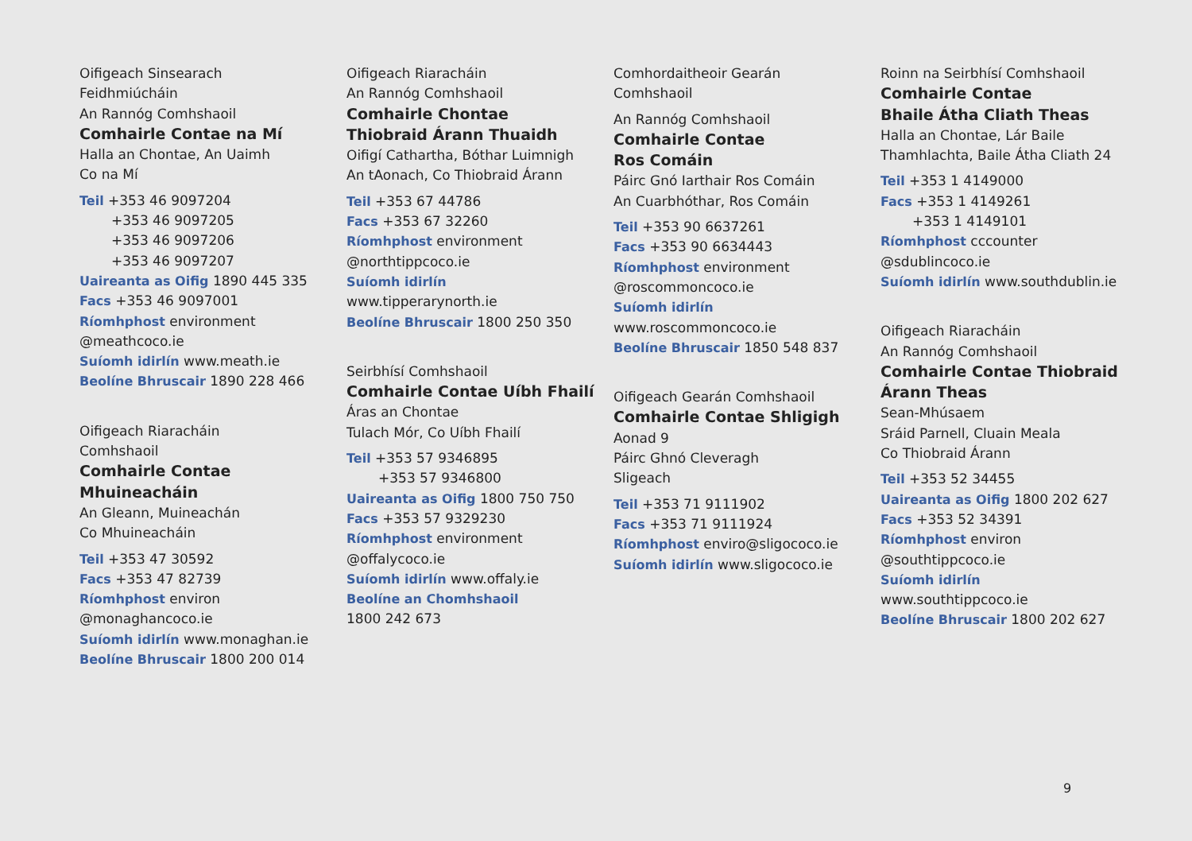Oifigeach Sinsearach
Feidhmiúcháin
An Rannóg Comhshaoil
Comhairle Contae na Mí
Halla an Chontae, An Uaimh
Co na Mí
Teil +353 46 9097204
+353 46 9097205
+353 46 9097206
+353 46 9097207
Uaireanta as Oifig 1890 445 335
Facs +353 46 9097001
Ríomhphost environment
@meathcoco.ie
Suíomh idirlín www.meath.ie
Beolíne Bhruscair 1890 228 466
Oifigeach Riaracháin
Comhshaoil
Comhairle Contae
Mhuineacháin
An Gleann, Muineachán
Co Mhuineacháin
Teil +353 47 30592
Facs +353 47 82739
Ríomhphost environ
@monaghancoco.ie
Suíomh idirlín www.monaghan.ie
Beolíne Bhruscair 1800 200 014
Oifigeach Riaracháin
An Rannóg Comhshaoil
Comhairle Chontae
Thiobraid Árann Thuaidh
Oifigí Cathartha, Bóthar Luimnigh
An tAonach, Co Thiobraid Árann
Teil +353 67 44786
Facs +353 67 32260
Ríomhphost environment
@northtippcoco.ie
Suíomh idirlín
www.tipperarynorth.ie
Beolíne Bhruscair 1800 250 350
Seirbhísí Comhshaoil
Comhairle Contae Uíbh Fhailí
Áras an Chontae
Tulach Mór, Co Uíbh Fhailí
Teil +353 57 9346895
+353 57 9346800
Uaireanta as Oifig 1800 750 750
Facs +353 57 9329230
Ríomhphost environment
@offalycoco.ie
Suíomh idirlín www.offaly.ie
Beolíne an Chomhshaoil
1800 242 673
Comhordaitheoir Gearán
Comhshaoil
An Rannóg Comhshaoil
Comhairle Contae
Ros Comáin
Páirc Gnó Iarthair Ros Comáin
An Cuarbhóthar, Ros Comáin
Teil +353 90 6637261
Facs +353 90 6634443
Ríomhphost environment
@roscommoncoco.ie
Suíomh idirlín
www.roscommoncoco.ie
Beolíne Bhruscair 1850 548 837
Oifigeach Gearán Comhshaoil
Comhairle Contae Shligigh
Aonad 9
Páirc Ghnó Cleveragh
Sligeach
Teil +353 71 9111902
Facs +353 71 9111924
Ríomhphost enviro@sligococo.ie
Suíomh idirlín www.sligococo.ie
Roinn na Seirbhísí Comhshaoil
Comhairle Contae
Bhaile Átha Cliath Theas
Halla an Chontae, Lár Baile
Thamhlachta, Baile Átha Cliath 24
Teil +353 1 4149000
Facs +353 1 4149261
+353 1 4149101
Ríomhphost cccounter
@sdublincoco.ie
Suíomh idirlín www.southdublin.ie
Oifigeach Riaracháin
An Rannóg Comhshaoil
Comhairle Contae Thiobraid
Árann Theas
Sean-Mhúsaem
Sráid Parnell, Cluain Meala
Co Thiobraid Árann
Teil +353 52 34455
Uaireanta as Oifig 1800 202 627
Facs +353 52 34391
Ríomhphost environ
@southtippcoco.ie
Suíomh idirlín
www.southtippcoco.ie
Beolíne Bhruscair 1800 202 627
9